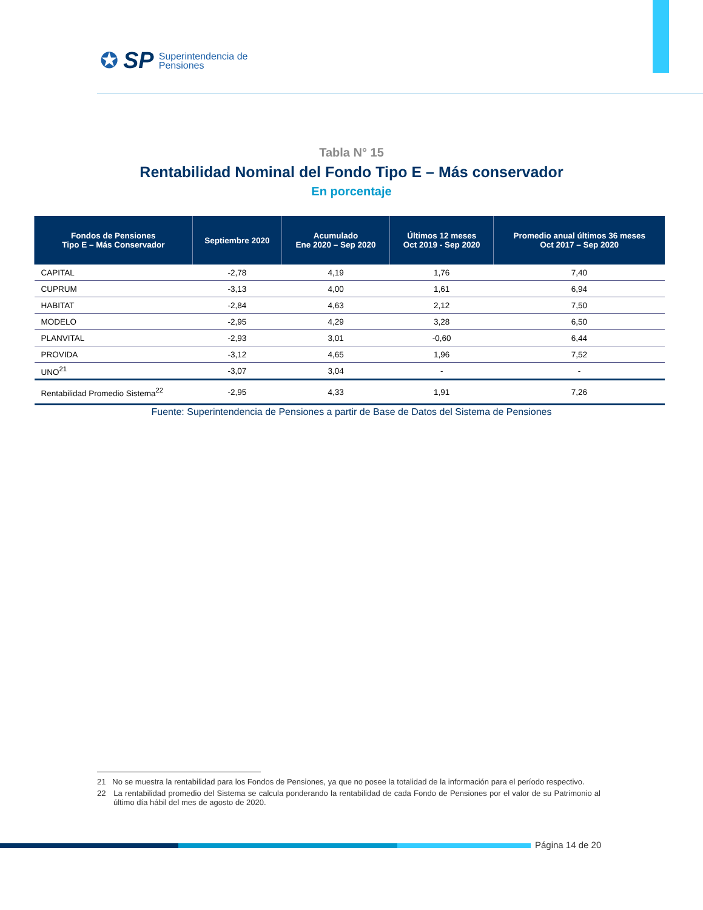✪ SP Superintendencia de
Pensiones
Tabla N° 15
Rentabilidad Nominal del Fondo Tipo E – Más conservador
En porcentaje
| Fondos de Pensiones Tipo E – Más Conservador | Septiembre 2020 | Acumulado Ene 2020 – Sep 2020 | Últimos 12 meses Oct 2019 - Sep 2020 | Promedio anual últimos 36 meses Oct 2017 – Sep 2020 |
| --- | --- | --- | --- | --- |
| CAPITAL | -2,78 | 4,19 | 1,76 | 7,40 |
| CUPRUM | -3,13 | 4,00 | 1,61 | 6,94 |
| HABITAT | -2,84 | 4,63 | 2,12 | 7,50 |
| MODELO | -2,95 | 4,29 | 3,28 | 6,50 |
| PLANVITAL | -2,93 | 3,01 | -0,60 | 6,44 |
| PROVIDA | -3,12 | 4,65 | 1,96 | 7,52 |
| UNO<sup>21</sup> | -3,07 | 3,04 | - | - |
| Rentabilidad Promedio Sistema<sup>22</sup> | -2,95 | 4,33 | 1,91 | 7,26 |
Fuente: Superintendencia de Pensiones a partir de Base de Datos del Sistema de Pensiones
21 No se muestra la rentabilidad para los Fondos de Pensiones, ya que no posee la totalidad de la información para el período respectivo.
22 La rentabilidad promedio del Sistema se calcula ponderando la rentabilidad de cada Fondo de Pensiones por el valor de su Patrimonio al último día hábil del mes de agosto de 2020.
Página 14 de 20